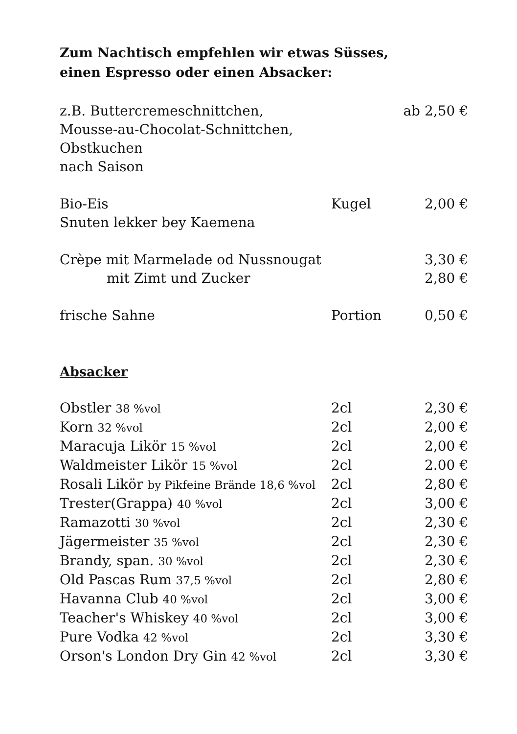Zum Nachtisch empfehlen wir etwas Süsses,
einen Espresso oder einen Absacker:
| z.B. Buttercremeschnittchen, Mousse-au-Chocolat-Schnittchen, Obstkuchen nach Saison | | ab 2,50 € |
| Bio-Eis Snuten lekker bey Kaemena | Kugel | 2,00 € |
| Crèpe mit Marmelade od Nussnougat | | 3,30 € |
| mit Zimt und Zucker | | 2,80 € |
| frische Sahne | Portion | 0,50 € |
Absacker
| Obstler 38 %vol | 2cl | 2,30 € |
| Korn 32 %vol | 2cl | 2,00 € |
| Maracuja Likör 15 %vol | 2cl | 2,00 € |
| Waldmeister Likör 15 %vol | 2cl | 2.00 € |
| Rosali Likör by Pikfeine Brände 18,6 %vol | 2cl | 2,80 € |
| Trester(Grappa) 40 %vol | 2cl | 3,00 € |
| Ramazotti 30 %vol | 2cl | 2,30 € |
| Jägermeister 35 %vol | 2cl | 2,30 € |
| Brandy, span. 30 %vol | 2cl | 2,30 € |
| Old Pascas Rum 37,5 %vol | 2cl | 2,80 € |
| Havanna Club 40 %vol | 2cl | 3,00 € |
| Teacher's Whiskey 40 %vol | 2cl | 3,00 € |
| Pure Vodka 42 %vol | 2cl | 3,30 € |
| Orson's London Dry Gin 42 %vol | 2cl | 3,30 € |